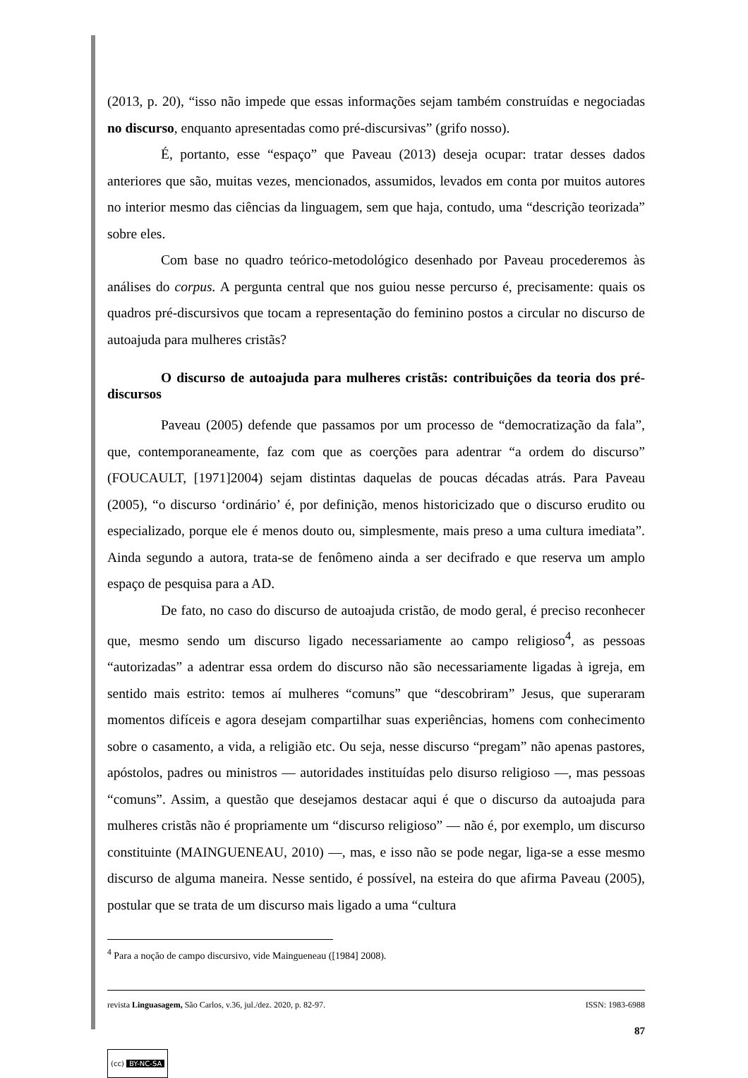(2013, p. 20), “isso não impede que essas informações sejam também construídas e negociadas no discurso, enquanto apresentadas como pré-discursivas” (grifo nosso).
É, portanto, esse “espaço” que Paveau (2013) deseja ocupar: tratar desses dados anteriores que são, muitas vezes, mencionados, assumidos, levados em conta por muitos autores no interior mesmo das ciências da linguagem, sem que haja, contudo, uma “descrição teorizada” sobre eles.
Com base no quadro teórico-metodológico desenhado por Paveau procederemos às análises do corpus. A pergunta central que nos guiou nesse percurso é, precisamente: quais os quadros pré-discursivos que tocam a representação do feminino postos a circular no discurso de autoajuda para mulheres cristãs?
O discurso de autoajuda para mulheres cristãs: contribuições da teoria dos pré-discursos
Paveau (2005) defende que passamos por um processo de “democratização da fala”, que, contemporaneamente, faz com que as coerções para adentrar “a ordem do discurso” (FOUCAULT, [1971]2004) sejam distintas daquelas de poucas décadas atrás. Para Paveau (2005), “o discurso ‘ordinário’ é, por definição, menos historicizado que o discurso erudito ou especializado, porque ele é menos douto ou, simplesmente, mais preso a uma cultura imediata”. Ainda segundo a autora, trata-se de fenômeno ainda a ser decifrado e que reserva um amplo espaço de pesquisa para a AD.
De fato, no caso do discurso de autoajuda cristão, de modo geral, é preciso reconhecer que, mesmo sendo um discurso ligado necessariamente ao campo religioso<sup>4</sup>, as pessoas “autorizadas” a adentrar essa ordem do discurso não são necessariamente ligadas à igreja, em sentido mais estrito: temos aí mulheres “comuns” que “descobriram” Jesus, que superaram momentos difíceis e agora desejam compartilhar suas experiências, homens com conhecimento sobre o casamento, a vida, a religião etc. Ou seja, nesse discurso “pregam” não apenas pastores, apóstolos, padres ou ministros — autoridades instituídas pelo disurso religioso —, mas pessoas “comuns”. Assim, a questão que desejamos destacar aqui é que o discurso da autoajuda para mulheres cristãs não é propriamente um “discurso religioso” — não é, por exemplo, um discurso constituinte (MAINGUENEAU, 2010) —, mas, e isso não se pode negar, liga-se a esse mesmo discurso de alguma maneira. Nesse sentido, é possível, na esteira do que afirma Paveau (2005), postular que se trata de um discurso mais ligado a uma “cultura
<sup>4</sup> Para a noção de campo discursivo, vide Maingueneau ([1984] 2008).
revista Linguasagem, São Carlos, v.36, jul./dez. 2020, p. 82-97. ISSN: 1983-6988
87
(cc) BY-NC-SA